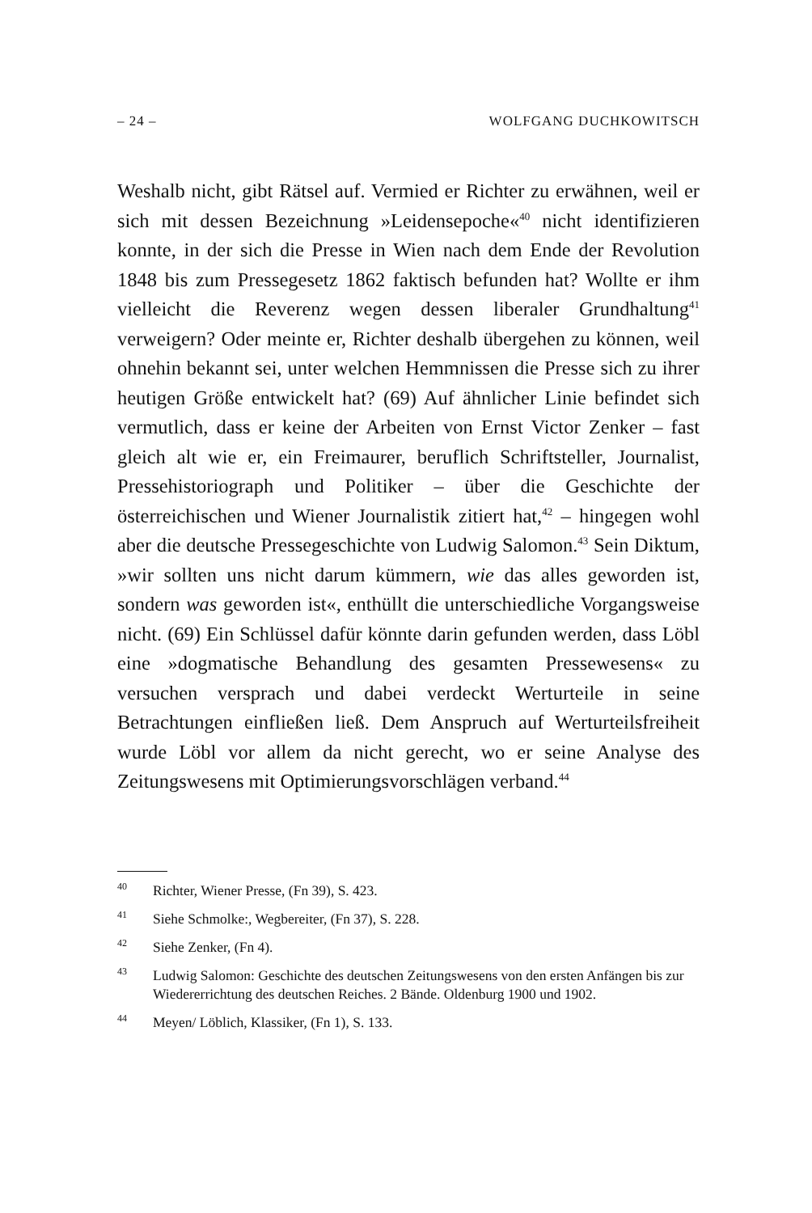– 24 – WOLFGANG DUCHKOWITSCH
Weshalb nicht, gibt Rätsel auf. Vermied er Richter zu erwähnen, weil er sich mit dessen Bezeichnung »Leidensepoche«<sup>40</sup> nicht identifizieren konnte, in der sich die Presse in Wien nach dem Ende der Revolution 1848 bis zum Pressegesetz 1862 faktisch befunden hat? Wollte er ihm vielleicht die Reverenz wegen dessen liberaler Grundhaltung<sup>41</sup> verweigern? Oder meinte er, Richter deshalb übergehen zu können, weil ohnehin bekannt sei, unter welchen Hemmnissen die Presse sich zu ihrer heutigen Größe entwickelt hat? (69) Auf ähnlicher Linie befindet sich vermutlich, dass er keine der Arbeiten von Ernst Victor Zenker – fast gleich alt wie er, ein Freimaurer, beruflich Schriftsteller, Journalist, Pressehistoriograph und Politiker – über die Geschichte der österreichischen und Wiener Journalistik zitiert hat,<sup>42</sup> – hingegen wohl aber die deutsche Pressegeschichte von Ludwig Salomon.<sup>43</sup> Sein Diktum, »wir sollten uns nicht darum kümmern, wie das alles geworden ist, sondern was geworden ist«, enthüllt die unterschiedliche Vorgangsweise nicht. (69) Ein Schlüssel dafür könnte darin gefunden werden, dass Löbl eine »dogmatische Behandlung des gesamten Pressewesens« zu versuchen versprach und dabei verdeckt Werturteile in seine Betrachtungen einfließen ließ. Dem Anspruch auf Werturteilsfreiheit wurde Löbl vor allem da nicht gerecht, wo er seine Analyse des Zeitungswesens mit Optimierungsvorschlägen verband.<sup>44</sup>
<sup>40</sup> Richter, Wiener Presse, (Fn 39), S. 423.
<sup>41</sup> Siehe Schmolke:, Wegbereiter, (Fn 37), S. 228.
<sup>42</sup> Siehe Zenker, (Fn 4).
<sup>43</sup> Ludwig Salomon: Geschichte des deutschen Zeitungswesens von den ersten Anfängen bis zur Wiedererrichtung des deutschen Reiches. 2 Bände. Oldenburg 1900 und 1902.
<sup>44</sup> Meyen/ Löblich, Klassiker, (Fn 1), S. 133.